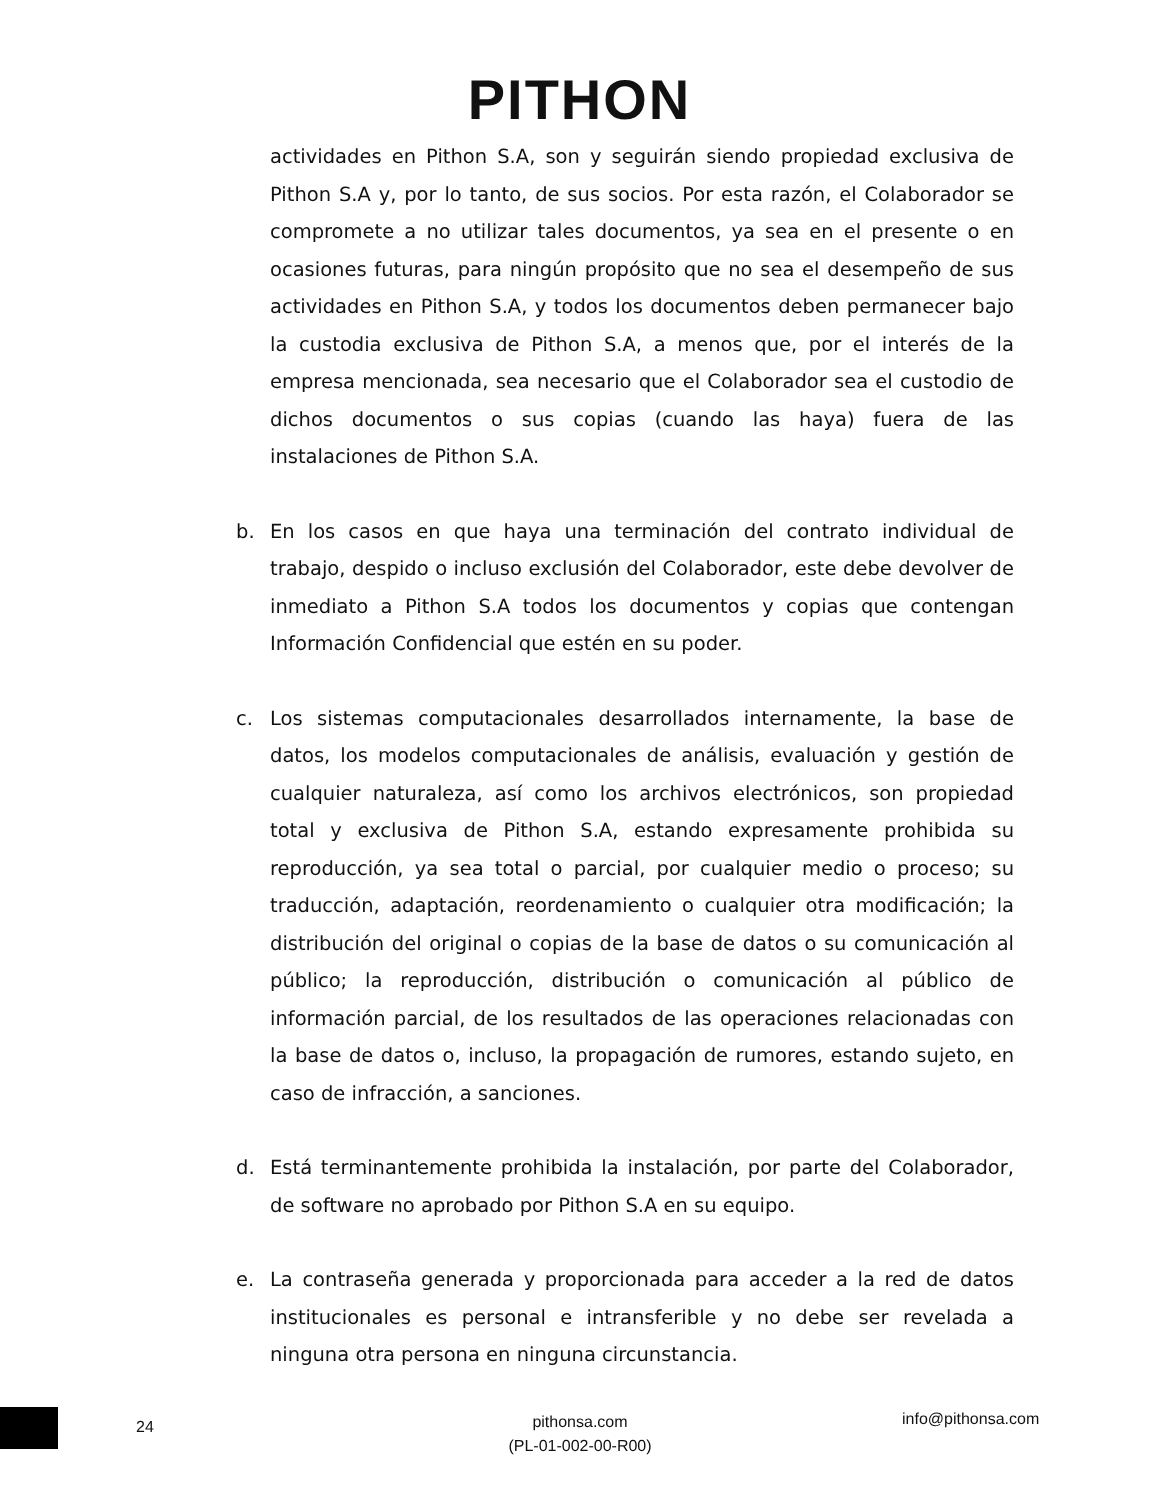PITHON
actividades en Pithon S.A, son y seguirán siendo propiedad exclusiva de Pithon S.A y, por lo tanto, de sus socios. Por esta razón, el Colaborador se compromete a no utilizar tales documentos, ya sea en el presente o en ocasiones futuras, para ningún propósito que no sea el desempeño de sus actividades en Pithon S.A, y todos los documentos deben permanecer bajo la custodia exclusiva de Pithon S.A, a menos que, por el interés de la empresa mencionada, sea necesario que el Colaborador sea el custodio de dichos documentos o sus copias (cuando las haya) fuera de las instalaciones de Pithon S.A.
b. En los casos en que haya una terminación del contrato individual de trabajo, despido o incluso exclusión del Colaborador, este debe devolver de inmediato a Pithon S.A todos los documentos y copias que contengan Información Confidencial que estén en su poder.
c. Los sistemas computacionales desarrollados internamente, la base de datos, los modelos computacionales de análisis, evaluación y gestión de cualquier naturaleza, así como los archivos electrónicos, son propiedad total y exclusiva de Pithon S.A, estando expresamente prohibida su reproducción, ya sea total o parcial, por cualquier medio o proceso; su traducción, adaptación, reordenamiento o cualquier otra modificación; la distribución del original o copias de la base de datos o su comunicación al público; la reproducción, distribución o comunicación al público de información parcial, de los resultados de las operaciones relacionadas con la base de datos o, incluso, la propagación de rumores, estando sujeto, en caso de infracción, a sanciones.
d. Está terminantemente prohibida la instalación, por parte del Colaborador, de software no aprobado por Pithon S.A en su equipo.
e. La contraseña generada y proporcionada para acceder a la red de datos institucionales es personal e intransferible y no debe ser revelada a ninguna otra persona en ninguna circunstancia.
24
pithonsa.com
(PL-01-002-00-R00)
info@pithonsa.com